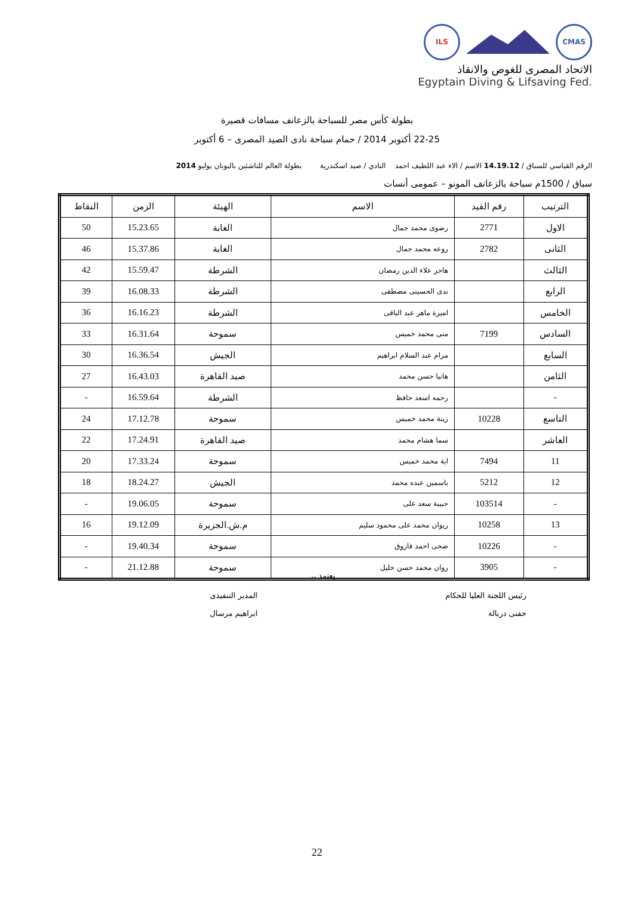ILS CMAS
الاتحاد المصرى للغوص والانقاذ
Egyptain Diving & Lifsaving Fed.
بطولة كأس مصر للسباحة بالزعانف مسافات قصيرة
22-25 أكتوبر 2014 / حمام سباحة نادى الصيد المصرى – 6 أكتوبر
الرقم القياسي للسباق / 14.19.12 الاسم / الاء عبد اللطيف احمد النادي / صيد اسكندرية بطولة العالم للناشئين باليونان يوليو 2014
سباق / 1500م سباحة بالزعانف المونو – عمومى أنسات
| الترتيب | رقم القيد | الاسم | الهيئة | الزمن | النقاط |
| --- | --- | --- | --- | --- | --- |
| الاول | 2771 | رضوى محمد جمال | الغابة | 15.23.65 | 50 |
| الثانى | 2782 | روعه محمد جمال | الغابة | 15.37.86 | 46 |
| الثالث | | هاجر علاء الدين رمضان | الشرطة | 15.59.47 | 42 |
| الرابع | | ندى الحسينى مصطفى | الشرطة | 16.08.33 | 39 |
| الخامس | | اميرة ماهر عبد الباقى | الشرطة | 16.16.23 | 36 |
| السادس | 7199 | منى محمد خميس | سموحة | 16.31.64 | 33 |
| السابع | | مرام عبد السلام ابراهيم | الجيش | 16.36.54 | 30 |
| الثامن | | هانيا حسن محمد | صيد القاهرة | 16.43.03 | 27 |
| - | | رحمه اسعد حافظ | الشرطة | 16.59.64 | - |
| التاسع | 10228 | زينة محمد خميس | سموحة | 17.12.78 | 24 |
| العاشر | | سما هشام محمد | صيد القاهرة | 17.24.91 | 22 |
| 11 | 7494 | اية محمد خميس | سموحة | 17.33.24 | 20 |
| 12 | 5212 | ياسمين عبده محمد | الجيش | 18.24.27 | 18 |
| - | 103514 | حبيبة سعد على | سموحة | 19.06.05 | - |
| 13 | 10258 | ريوان محمد على محمود سليم | م.ش.الجزيرة | 19.12.09 | 16 |
| - | 10226 | ضحى احمد فاروق | سموحة | 19.40.34 | - |
| - | 3905 | روان محمد حسن خليل | سموحة | 21.12.88 | - |
يعتمد ،،
رئيس اللجنة العليا للحكام
حفنى دربالة
المدير التنفيذى
ابراهيم مرسال
22